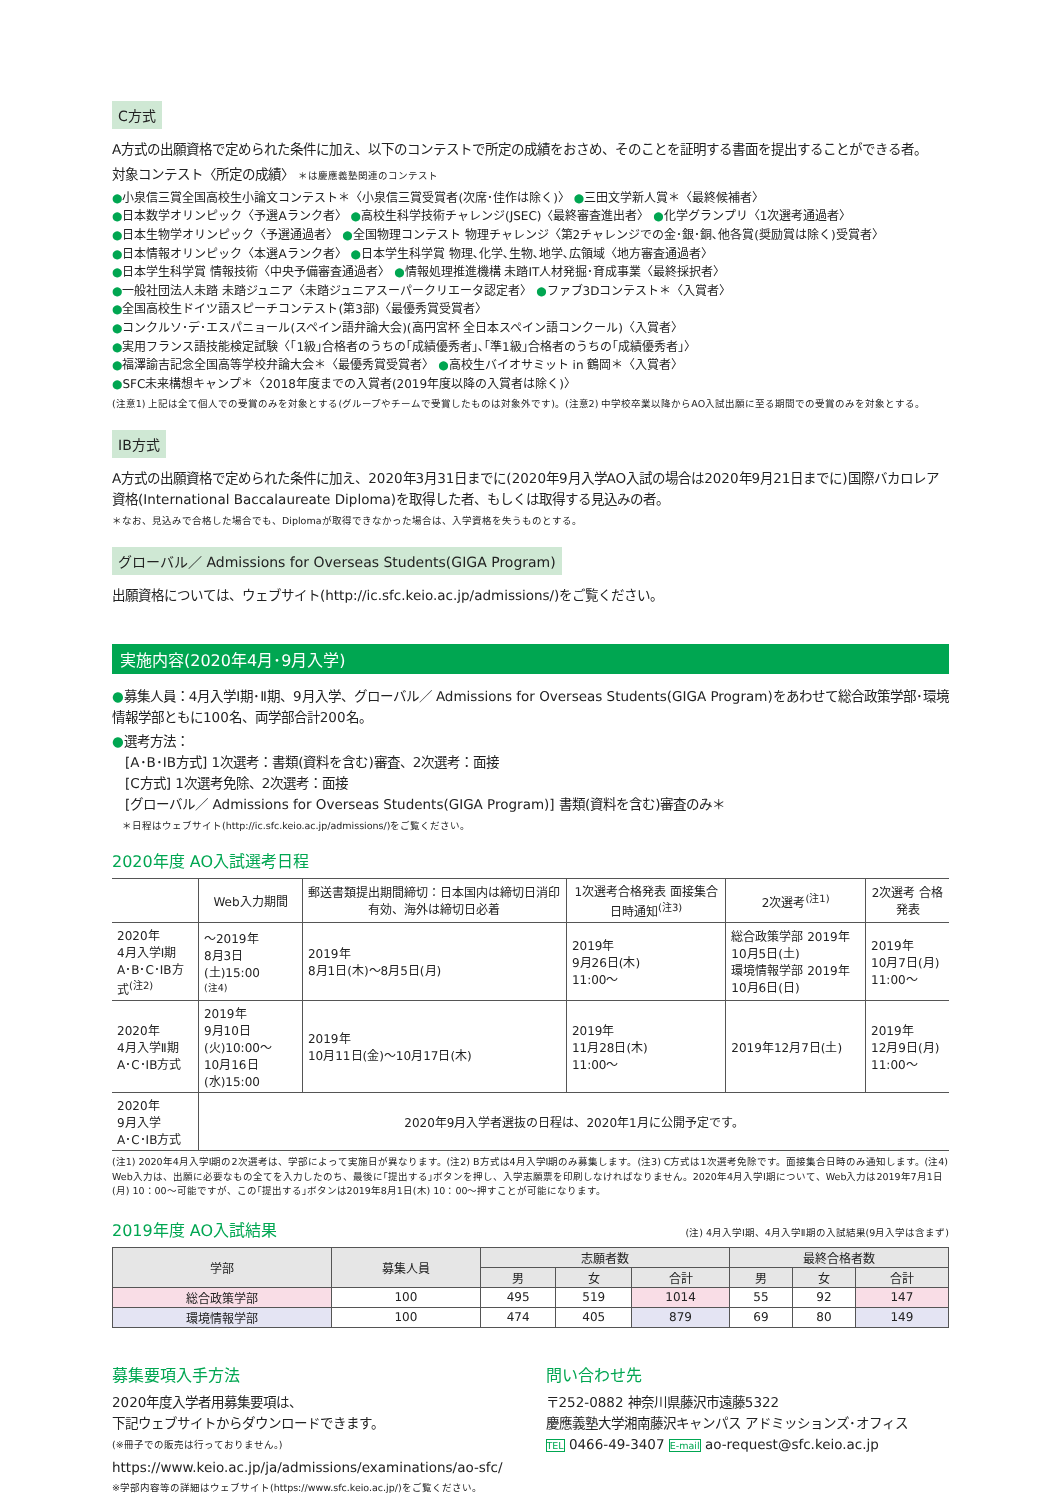C方式
A方式の出願資格で定められた条件に加え、以下のコンテストで所定の成績をおさめ、そのことを証明する書面を提出することができる者。
対象コンテスト〈所定の成績〉 ＊は慶應義塾関連のコンテスト
●小泉信三賞全国高校生小論文コンテスト＊〈小泉信三賞受賞者(次席･佳作は除く)〉 ●三田文学新人賞＊〈最終候補者〉
●日本数学オリンピック〈予選Aランク者〉 ●高校生科学技術チャレンジ(JSEC)〈最終審査進出者〉 ●化学グランプリ〈1次選考通過者〉
●日本生物学オリンピック〈予選通過者〉 ●全国物理コンテスト 物理チャレンジ〈第2チャレンジでの金･銀･銅､他各賞(奨励賞は除く)受賞者〉
●日本情報オリンピック〈本選Aランク者〉 ●日本学生科学賞 物理､化学､生物､地学､広領域〈地方審査通過者〉
●日本学生科学賞 情報技術〈中央予備審査通過者〉 ●情報処理推進機構 未踏IT人材発掘･育成事業〈最終採択者〉
●一般社団法人未踏 未踏ジュニア〈未踏ジュニアスーパークリエータ認定者〉 ●ファブ3Dコンテスト＊〈入賞者〉
●全国高校生ドイツ語スピーチコンテスト(第3部)〈最優秀賞受賞者〉
●コンクルソ･デ･エスパニョール(スペイン語弁論大会)(高円宮杯 全日本スペイン語コンクール)〈入賞者〉
●実用フランス語技能検定試験〈｢1級｣合格者のうちの｢成績優秀者｣､｢準1級｣合格者のうちの｢成績優秀者｣〉
●福澤諭吉記念全国高等学校弁論大会＊〈最優秀賞受賞者〉 ●高校生バイオサミット in 鶴岡＊〈入賞者〉
●SFC未来構想キャンプ＊〈2018年度までの入賞者(2019年度以降の入賞者は除く)〉
(注意1) 上記は全て個人での受賞のみを対象とする(グループやチームで受賞したものは対象外です)。(注意2) 中学校卒業以降からAO入試出願に至る期間での受賞のみを対象とする。
IB方式
A方式の出願資格で定められた条件に加え、2020年3月31日までに(2020年9月入学AO入試の場合は2020年9月21日までに)国際バカロレア資格(International Baccalaureate Diploma)を取得した者、もしくは取得する見込みの者。
＊なお、見込みで合格した場合でも、Diplomaが取得できなかった場合は、入学資格を失うものとする。
グローバル／ Admissions for Overseas Students(GIGA Program)
出願資格については、ウェブサイト(http://ic.sfc.keio.ac.jp/admissions/)をご覧ください。
実施内容(2020年4月･9月入学)
●募集人員：4月入学Ⅰ期･Ⅱ期、9月入学、グローバル／ Admissions for Overseas Students(GIGA Program)をあわせて総合政策学部･環境情報学部ともに100名、両学部合計200名。
●選考方法：
　[A･B･IB方式] 1次選考：書類(資料を含む)審査、2次選考：面接
　[C方式] 1次選考免除、2次選考：面接
　[グローバル／ Admissions for Overseas Students(GIGA Program)] 書類(資料を含む)審査のみ＊
　＊日程はウェブサイト(http://ic.sfc.keio.ac.jp/admissions/)をご覧ください。
2020年度 AO入試選考日程
| | Web入力期間 | 郵送書類提出期間締切：日本国内は締切日消印有効、海外は締切日必着 | 1次選考合格発表 面接集合日時通知<sup>(注3)</sup> | 2次選考<sup>(注1)</sup> | 2次選考 合格発表 |
| --- | --- | --- | --- | --- | --- |
| 2020年 4月入学Ⅰ期 A･B･C･IB方式<sup>(注2)</sup> | ～2019年 8月3日(土)15:00 (注4) | 2019年 8月1日(木)～8月5日(月) | 2019年 9月26日(木) 11:00～ | 総合政策学部 2019年10月5日(土) 環境情報学部 2019年10月6日(日) | 2019年 10月7日(月) 11:00～ |
| 2020年 4月入学Ⅱ期 A･C･IB方式 | 2019年 9月10日(火)10:00～ 10月16日(水)15:00 | 2019年 10月11日(金)～10月17日(木) | 2019年 11月28日(木) 11:00～ | 2019年12月7日(土) | 2019年 12月9日(月) 11:00～ |
| 2020年 9月入学 A･C･IB方式 | 2020年9月入学者選抜の日程は、2020年1月に公開予定です。 | | | | |
(注1) 2020年4月入学Ⅰ期の2次選考は、学部によって実施日が異なります。(注2) B方式は4月入学Ⅰ期のみ募集します。(注3) C方式は1次選考免除です。面接集合日時のみ通知します。(注4) Web入力は、出願に必要なもの全てを入力したのち、最後に｢提出する｣ボタンを押し、入学志願票を印刷しなければなりません。2020年4月入学Ⅰ期について、Web入力は2019年7月1日(月) 10：00～可能ですが、この｢提出する｣ボタンは2019年8月1日(木) 10：00～押すことが可能になります。
2019年度 AO入試結果
(注) 4月入学Ⅰ期、4月入学Ⅱ期の入試結果(9月入学は含まず)
| 学部 | 募集人員 | 志願者数 | | | 最終合格者数 | | |
| --- | --- | --- | --- | --- | --- | --- | --- |
| | | 男 | 女 | 合計 | 男 | 女 | 合計 |
| 総合政策学部 | 100 | 495 | 519 | 1014 | 55 | 92 | 147 |
| 環境情報学部 | 100 | 474 | 405 | 879 | 69 | 80 | 149 |
募集要項入手方法
2020年度入学者用募集要項は、
下記ウェブサイトからダウンロードできます。
(※冊子での販売は行っておりません。)
https://www.keio.ac.jp/ja/admissions/examinations/ao-sfc/
※学部内容等の詳細はウェブサイト(https://www.sfc.keio.ac.jp/)をご覧ください。
問い合わせ先
〒252-0882 神奈川県藤沢市遠藤5322
慶應義塾大学湘南藤沢キャンパス アドミッションズ･オフィス
TEL 0466-49-3407 E-mail ao-request@sfc.keio.ac.jp